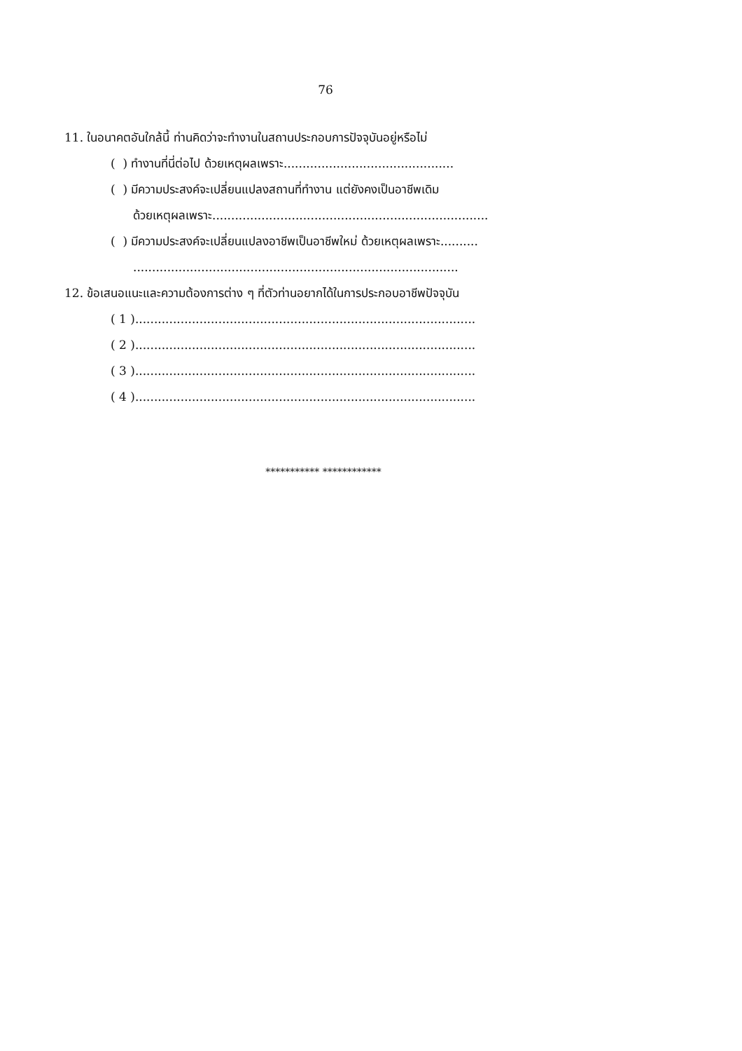76
11. ในอนาคตอันใกล้นี้ ท่านคิดว่าจะทำงานในสถานประกอบการปัจจุบันอยู่หรือไม่
( ) ทำงานที่นี่ต่อไป ด้วยเหตุผลเพราะ.............................................
( ) มีความประสงค์จะเปลี่ยนแปลงสถานที่ทำงาน แต่ยังคงเป็นอาชีพเดิม
ด้วยเหตุผลเพราะ.........................................................................
( ) มีความประสงค์จะเปลี่ยนแปลงอาชีพเป็นอาชีพใหม่ ด้วยเหตุผลเพราะ..........
......................................................................................
12. ข้อเสนอแนะและความต้องการต่าง ๆ ที่ตัวท่านอยากได้ในการประกอบอาชีพปัจจุบัน
( 1 )..........................................................................................
( 2 )..........................................................................................
( 3 )..........................................................................................
( 4 )..........................................................................................
*********** ************